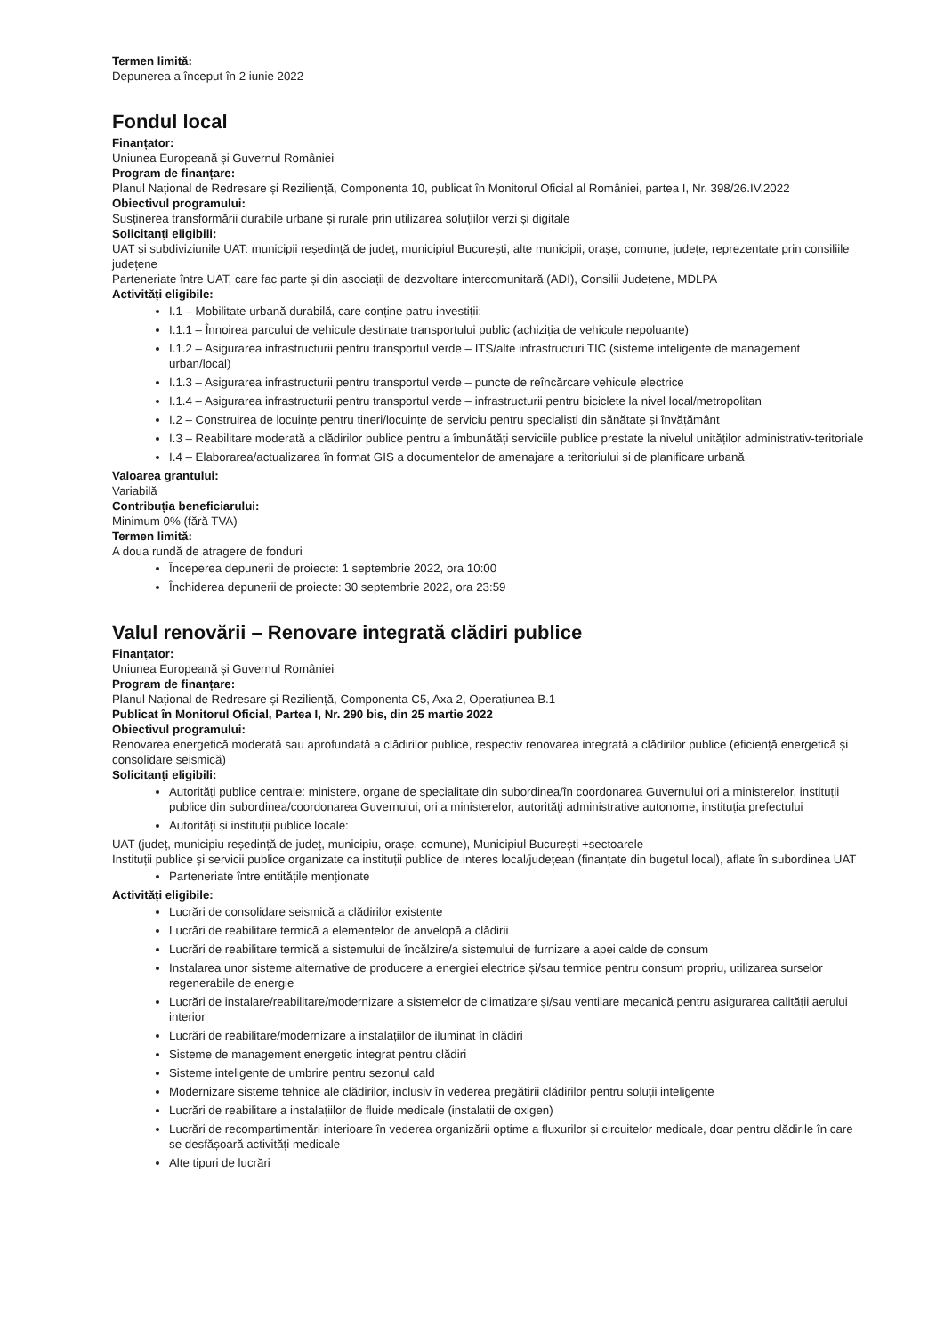Termen limită:
Depunerea a început în 2 iunie 2022
Fondul local
Finanțator:
Uniunea Europeană și Guvernul României
Program de finanțare:
Planul Național de Redresare și Reziliență, Componenta 10, publicat în Monitorul Oficial al României, partea I, Nr. 398/26.IV.2022
Obiectivul programului:
Susținerea transformării durabile urbane și rurale prin utilizarea soluțiilor verzi și digitale
Solicitanți eligibili:
UAT și subdiviziunile UAT: municipii reședință de județ, municipiul București, alte municipii, orașe, comune, județe, reprezentate prin consiliile județene
Parteneriate între UAT, care fac parte și din asociații de dezvoltare intercomunitară (ADI), Consilii Județene, MDLPA
Activități eligibile:
I.1 – Mobilitate urbană durabilă, care conține patru investiții:
I.1.1 – Înnoirea parcului de vehicule destinate transportului public (achiziția de vehicule nepoluante)
I.1.2 – Asigurarea infrastructurii pentru transportul verde – ITS/alte infrastructuri TIC (sisteme inteligente de management urban/local)
I.1.3 – Asigurarea infrastructurii pentru transportul verde – puncte de reîncărcare vehicule electrice
I.1.4 – Asigurarea infrastructurii pentru transportul verde – infrastructurii pentru biciclete la nivel local/metropolitan
I.2 – Construirea de locuințe pentru tineri/locuințe de serviciu pentru specialiști din sănătate și învățământ
I.3 – Reabilitare moderată a clădirilor publice pentru a îmbunătăți serviciile publice prestate la nivelul unităților administrativ-teritoriale
I.4 – Elaborarea/actualizarea în format GIS a documentelor de amenajare a teritoriului și de planificare urbană
Valoarea grantului:
Variabilă
Contribuția beneficiarului:
Minimum 0% (fără TVA)
Termen limită:
A doua rundă de atragere de fonduri
Începerea depunerii de proiecte: 1 septembrie 2022, ora 10:00
Închiderea depunerii de proiecte: 30 septembrie 2022, ora 23:59
Valul renovării – Renovare integrată clădiri publice
Finanțator:
Uniunea Europeană și Guvernul României
Program de finanțare:
Planul Național de Redresare și Reziliență, Componenta C5, Axa 2, Operațiunea B.1
Publicat în Monitorul Oficial, Partea I, Nr. 290 bis, din 25 martie 2022
Obiectivul programului:
Renovarea energetică moderată sau aprofundată a clădirilor publice, respectiv renovarea integrată a clădirilor publice (eficiență energetică și consolidare seismică)
Solicitanți eligibili:
Autorități publice centrale: ministere, organe de specialitate din subordinea/în coordonarea Guvernului ori a ministerelor, instituții publice din subordinea/coordonarea Guvernului, ori a ministerelor, autorităţi administrative autonome, instituția prefectului
Autorități și instituții publice locale:
UAT (județ, municipiu reședință de județ, municipiu, orașe, comune), Municipiul București +sectoarele
Instituții publice și servicii publice organizate ca instituții publice de interes local/județean (finanțate din bugetul local), aflate în subordinea UAT
Parteneriate între entitățile menționate
Activități eligibile:
Lucrări de consolidare seismică a clădirilor existente
Lucrări de reabilitare termică a elementelor de anvelopă a clădirii
Lucrări de reabilitare termică a sistemului de încălzire/a sistemului de furnizare a apei calde de consum
Instalarea unor sisteme alternative de producere a energiei electrice și/sau termice pentru consum propriu, utilizarea surselor regenerabile de energie
Lucrări de instalare/reabilitare/modernizare a sistemelor de climatizare și/sau ventilare mecanică pentru asigurarea calității aerului interior
Lucrări de reabilitare/modernizare a instalațiilor de iluminat în clădiri
Sisteme de management energetic integrat pentru clădiri
Sisteme inteligente de umbrire pentru sezonul cald
Modernizare sisteme tehnice ale clădirilor, inclusiv în vederea pregătirii clădirilor pentru soluții inteligente
Lucrări de reabilitare a instalațiilor de fluide medicale (instalații de oxigen)
Lucrări de recompartimentări interioare în vederea organizării optime a fluxurilor și circuitelor medicale, doar pentru clădirile în care se desfășoară activități medicale
Alte tipuri de lucrări